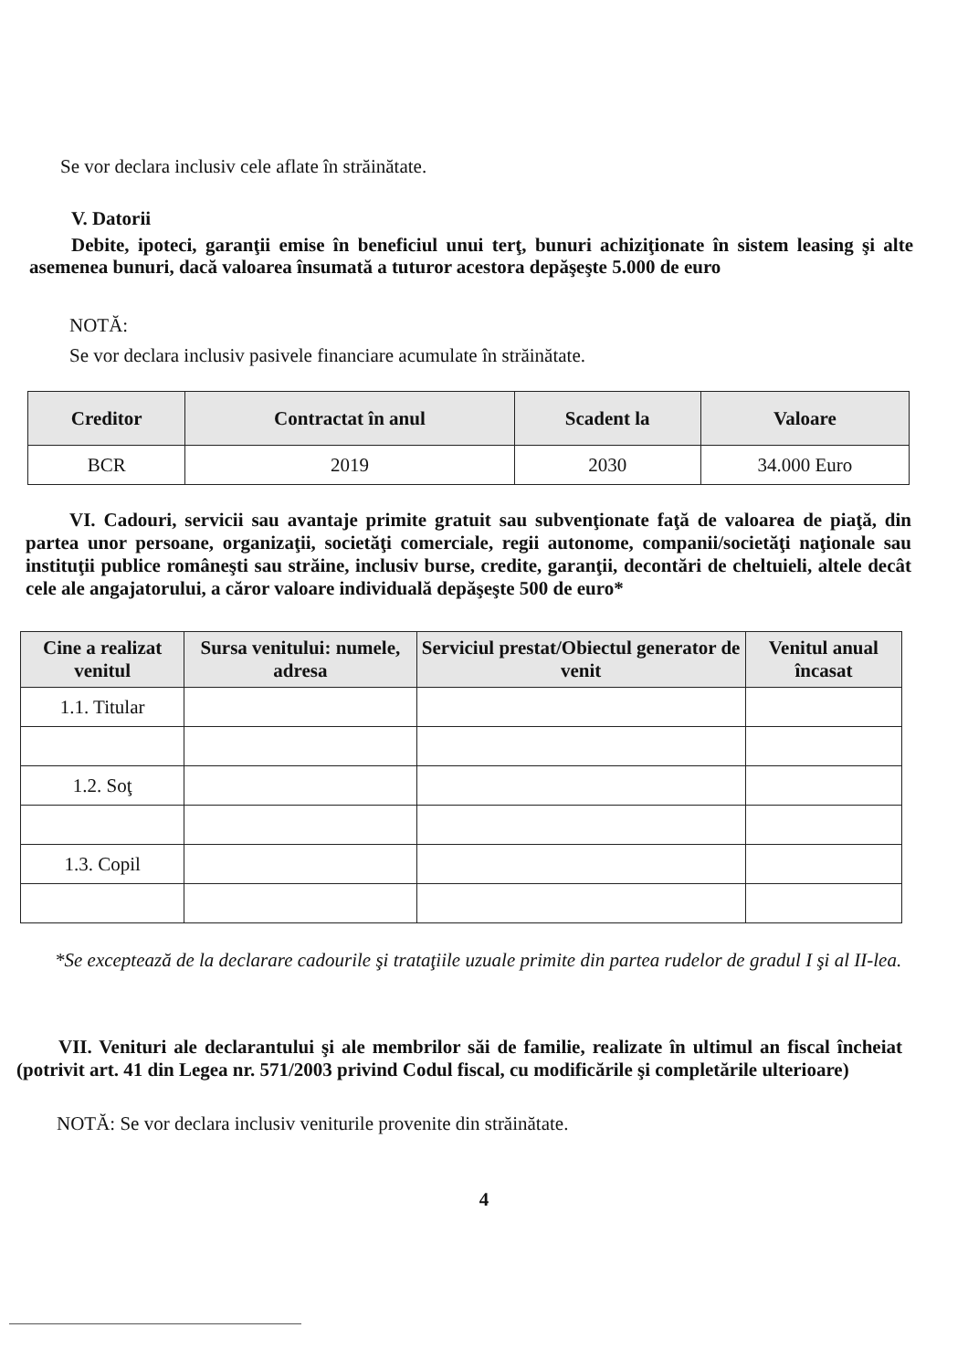Se vor declara inclusiv cele aflate în străinătate.
V. Datorii
Debite, ipoteci, garanţii emise în beneficiul unui terţ, bunuri achiziţionate în sistem leasing şi alte asemenea bunuri, dacă valoarea însumată a tuturor acestora depăşeşte 5.000 de euro
NOTĂ:
Se vor declara inclusiv pasivele financiare acumulate în străinătate.
| Creditor | Contractat în anul | Scadent la | Valoare |
| --- | --- | --- | --- |
| BCR | 2019 | 2030 | 34.000 Euro |
VI. Cadouri, servicii sau avantaje primite gratuit sau subvenţionate faţă de valoarea de piaţă, din partea unor persoane, organizaţii, societăţi comerciale, regii autonome, companii/societăţi naţionale sau instituţii publice româneşti sau străine, inclusiv burse, credite, garanţii, decontări de cheltuieli, altele decât cele ale angajatorului, a căror valoare individuală depăşeşte 500 de euro*
| Cine a realizat venitul | Sursa venitului: numele, adresa | Serviciul prestat/Obiectul generator de venit | Venitul anual încasat |
| --- | --- | --- | --- |
| 1.1. Titular | | | |
| 1.2. Soţ | | | |
| 1.3. Copil | | | |
*Se exceptează de la declarare cadourile şi trataţiile uzuale primite din partea rudelor de gradul I şi al II-lea.
VII. Venituri ale declarantului şi ale membrilor săi de familie, realizate în ultimul an fiscal încheiat (potrivit art. 41 din Legea nr. 571/2003 privind Codul fiscal, cu modificările şi completările ulterioare)
NOTĂ: Se vor declara inclusiv veniturile provenite din străinătate.
4